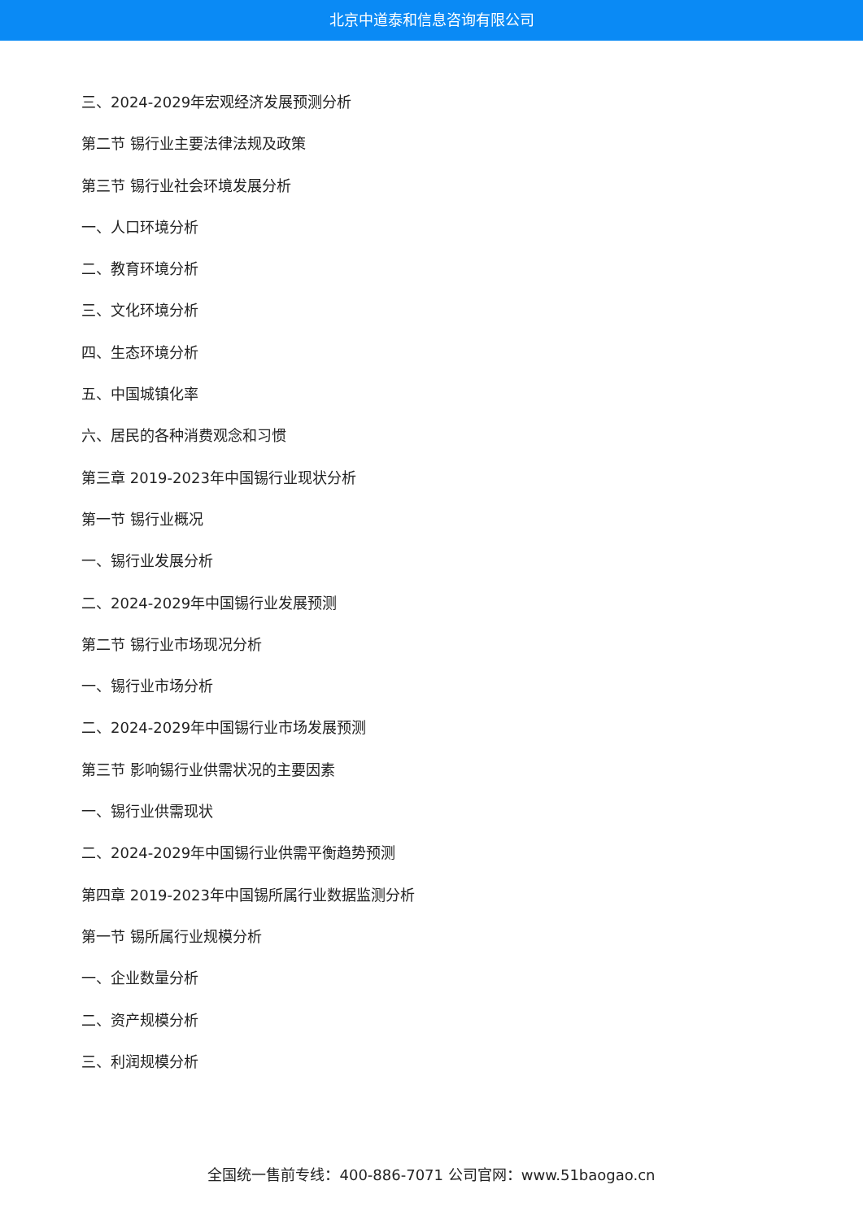北京中道泰和信息咨询有限公司
三、2024-2029年宏观经济发展预测分析
第二节 锡行业主要法律法规及政策
第三节 锡行业社会环境发展分析
一、人口环境分析
二、教育环境分析
三、文化环境分析
四、生态环境分析
五、中国城镇化率
六、居民的各种消费观念和习惯
第三章 2019-2023年中国锡行业现状分析
第一节 锡行业概况
一、锡行业发展分析
二、2024-2029年中国锡行业发展预测
第二节 锡行业市场现况分析
一、锡行业市场分析
二、2024-2029年中国锡行业市场发展预测
第三节 影响锡行业供需状况的主要因素
一、锡行业供需现状
二、2024-2029年中国锡行业供需平衡趋势预测
第四章 2019-2023年中国锡所属行业数据监测分析
第一节 锡所属行业规模分析
一、企业数量分析
二、资产规模分析
三、利润规模分析
全国统一售前专线：400-886-7071 公司官网：www.51baogao.cn